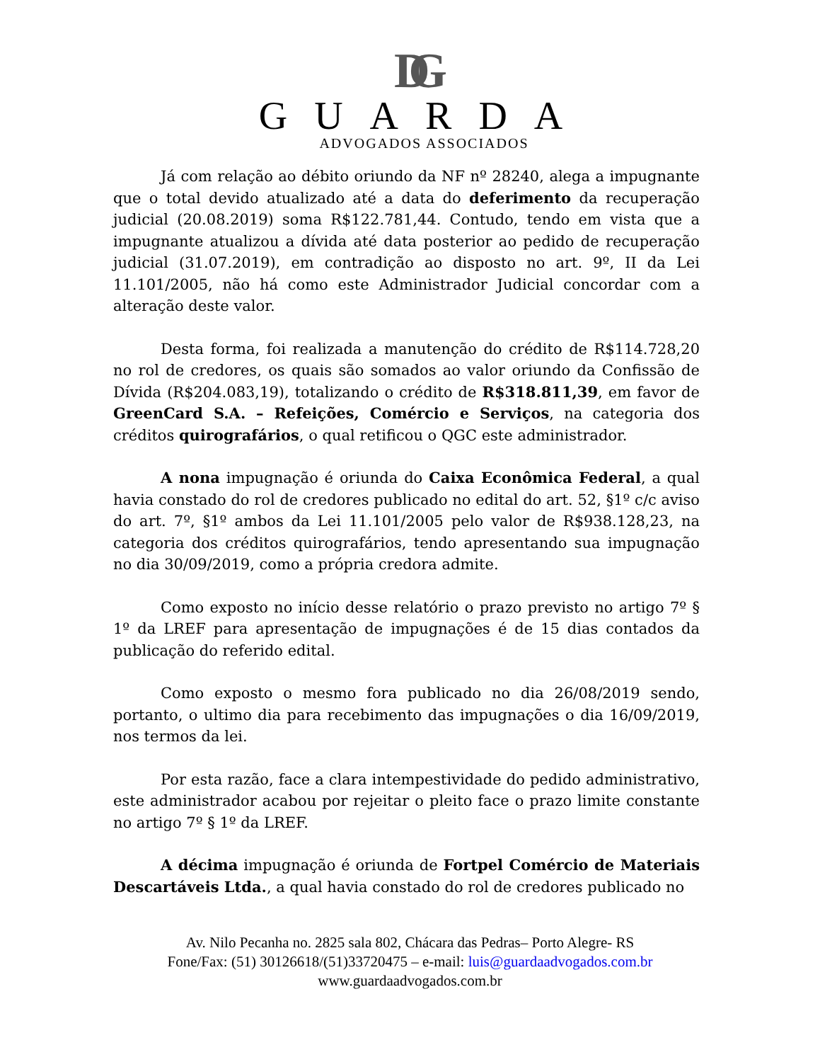DG
GUARDA
ADVOGADOS ASSOCIADOS
Já com relação ao débito oriundo da NF nº 28240, alega a impugnante que o total devido atualizado até a data do deferimento da recuperação judicial (20.08.2019) soma R$122.781,44. Contudo, tendo em vista que a impugnante atualizou a dívida até data posterior ao pedido de recuperação judicial (31.07.2019), em contradição ao disposto no art. 9º, II da Lei 11.101/2005, não há como este Administrador Judicial concordar com a alteração deste valor.
Desta forma, foi realizada a manutenção do crédito de R$114.728,20 no rol de credores, os quais são somados ao valor oriundo da Confissão de Dívida (R$204.083,19), totalizando o crédito de R$318.811,39, em favor de GreenCard S.A. – Refeições, Comércio e Serviços, na categoria dos créditos quirografários, o qual retificou o QGC este administrador.
A nona impugnação é oriunda do Caixa Econômica Federal, a qual havia constado do rol de credores publicado no edital do art. 52, §1º c/c aviso do art. 7º, §1º ambos da Lei 11.101/2005 pelo valor de R$938.128,23, na categoria dos créditos quirografários, tendo apresentando sua impugnação no dia 30/09/2019, como a própria credora admite.
Como exposto no início desse relatório o prazo previsto no artigo 7º § 1º da LREF para apresentação de impugnações é de 15 dias contados da publicação do referido edital.
Como exposto o mesmo fora publicado no dia 26/08/2019 sendo, portanto, o ultimo dia para recebimento das impugnações o dia 16/09/2019, nos termos da lei.
Por esta razão, face a clara intempestividade do pedido administrativo, este administrador acabou por rejeitar o pleito face o prazo limite constante no artigo 7º § 1º da LREF.
A décima impugnação é oriunda de Fortpel Comércio de Materiais Descartáveis Ltda., a qual havia constado do rol de credores publicado no
Av. Nilo Pecanha no. 2825 sala 802, Chácara das Pedras– Porto Alegre- RS
Fone/Fax: (51) 30126618/(51)33720475 – e-mail: luis@guardaadvogados.com.br
www.guardaadvogados.com.br